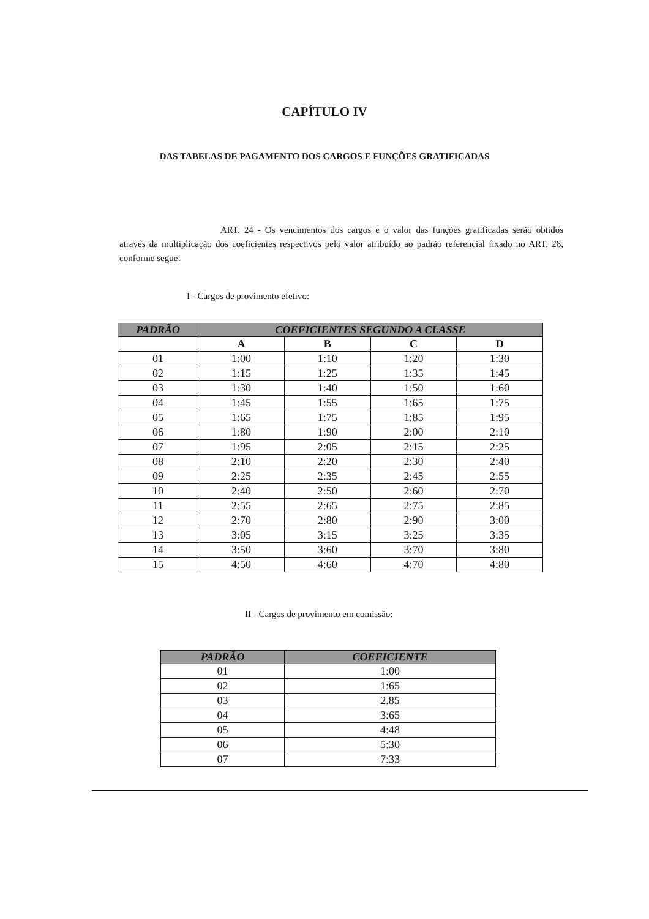CAPÍTULO IV
DAS TABELAS DE PAGAMENTO DOS CARGOS E FUNÇÕES GRATIFICADAS
ART. 24 - Os vencimentos dos cargos e o valor das funções gratificadas serão obtidos através da multiplicação dos coeficientes respectivos pelo valor atribuído ao padrão referencial fixado no ART. 28, conforme segue:
I - Cargos de provimento efetivo:
| PADRÃO | COEFICIENTES SEGUNDO A CLASSE | | | |
| --- | --- | --- | --- | --- |
| | A | B | C | D |
| 01 | 1:00 | 1:10 | 1:20 | 1:30 |
| 02 | 1:15 | 1:25 | 1:35 | 1:45 |
| 03 | 1:30 | 1:40 | 1:50 | 1:60 |
| 04 | 1:45 | 1:55 | 1:65 | 1:75 |
| 05 | 1:65 | 1:75 | 1:85 | 1:95 |
| 06 | 1:80 | 1:90 | 2:00 | 2:10 |
| 07 | 1:95 | 2:05 | 2:15 | 2:25 |
| 08 | 2:10 | 2:20 | 2:30 | 2:40 |
| 09 | 2:25 | 2:35 | 2:45 | 2:55 |
| 10 | 2:40 | 2:50 | 2:60 | 2:70 |
| 11 | 2:55 | 2:65 | 2:75 | 2:85 |
| 12 | 2:70 | 2:80 | 2:90 | 3:00 |
| 13 | 3:05 | 3:15 | 3:25 | 3:35 |
| 14 | 3:50 | 3:60 | 3:70 | 3:80 |
| 15 | 4:50 | 4:60 | 4:70 | 4:80 |
II - Cargos de provimento em comissão:
| PADRÃO | COEFICIENTE |
| --- | --- |
| 01 | 1:00 |
| 02 | 1:65 |
| 03 | 2.85 |
| 04 | 3:65 |
| 05 | 4:48 |
| 06 | 5:30 |
| 07 | 7:33 |